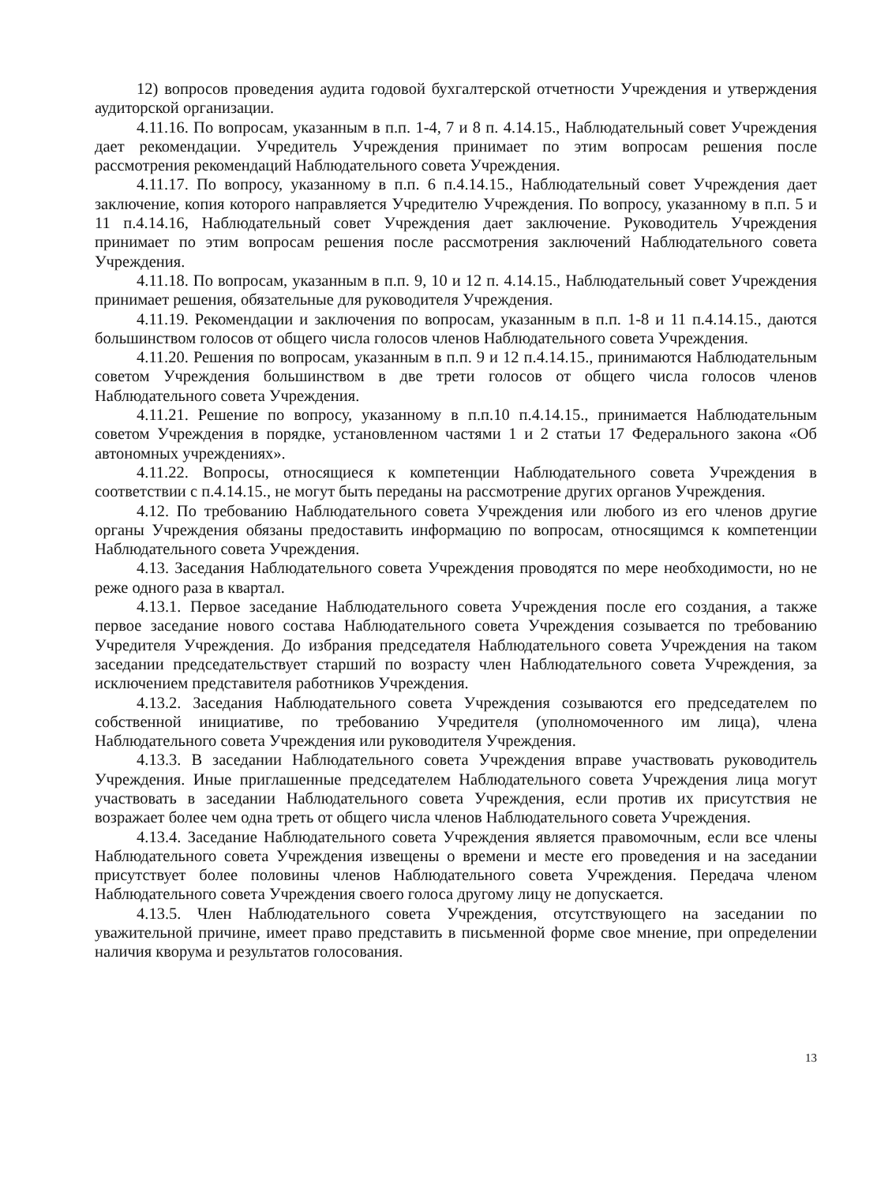12) вопросов проведения аудита годовой бухгалтерской отчетности Учреждения и утверждения аудиторской организации.
4.11.16. По вопросам, указанным в п.п. 1-4, 7 и 8 п. 4.14.15., Наблюдательный совет Учреждения дает рекомендации. Учредитель Учреждения принимает по этим вопросам решения после рассмотрения рекомендаций Наблюдательного совета Учреждения.
4.11.17. По вопросу, указанному в п.п. 6 п.4.14.15., Наблюдательный совет Учреждения дает заключение, копия которого направляется Учредителю Учреждения. По вопросу, указанному в п.п. 5 и 11 п.4.14.16, Наблюдательный совет Учреждения дает заключение. Руководитель Учреждения принимает по этим вопросам решения после рассмотрения заключений Наблюдательного совета Учреждения.
4.11.18. По вопросам, указанным в п.п. 9, 10 и 12 п. 4.14.15., Наблюдательный совет Учреждения принимает решения, обязательные для руководителя Учреждения.
4.11.19. Рекомендации и заключения по вопросам, указанным в п.п. 1-8 и 11 п.4.14.15., даются большинством голосов от общего числа голосов членов Наблюдательного совета Учреждения.
4.11.20. Решения по вопросам, указанным в п.п. 9 и 12 п.4.14.15., принимаются Наблюдательным советом Учреждения большинством в две трети голосов от общего числа голосов членов Наблюдательного совета Учреждения.
4.11.21. Решение по вопросу, указанному в п.п.10 п.4.14.15., принимается Наблюдательным советом Учреждения в порядке, установленном частями 1 и 2 статьи 17 Федерального закона «Об автономных учреждениях».
4.11.22. Вопросы, относящиеся к компетенции Наблюдательного совета Учреждения в соответствии с п.4.14.15., не могут быть переданы на рассмотрение других органов Учреждения.
4.12. По требованию Наблюдательного совета Учреждения или любого из его членов другие органы Учреждения обязаны предоставить информацию по вопросам, относящимся к компетенции Наблюдательного совета Учреждения.
4.13. Заседания Наблюдательного совета Учреждения проводятся по мере необходимости, но не реже одного раза в квартал.
4.13.1. Первое заседание Наблюдательного совета Учреждения после его создания, а также первое заседание нового состава Наблюдательного совета Учреждения созывается по требованию Учредителя Учреждения. До избрания председателя Наблюдательного совета Учреждения на таком заседании председательствует старший по возрасту член Наблюдательного совета Учреждения, за исключением представителя работников Учреждения.
4.13.2. Заседания Наблюдательного совета Учреждения созываются его председателем по собственной инициативе, по требованию Учредителя (уполномоченного им лица), члена Наблюдательного совета Учреждения или руководителя Учреждения.
4.13.3. В заседании Наблюдательного совета Учреждения вправе участвовать руководитель Учреждения. Иные приглашенные председателем Наблюдательного совета Учреждения лица могут участвовать в заседании Наблюдательного совета Учреждения, если против их присутствия не возражает более чем одна треть от общего числа членов Наблюдательного совета Учреждения.
4.13.4. Заседание Наблюдательного совета Учреждения является правомочным, если все члены Наблюдательного совета Учреждения извещены о времени и месте его проведения и на заседании присутствует более половины членов Наблюдательного совета Учреждения. Передача членом Наблюдательного совета Учреждения своего голоса другому лицу не допускается.
4.13.5. Член Наблюдательного совета Учреждения, отсутствующего на заседании по уважительной причине, имеет право представить в письменной форме свое мнение, при определении наличия кворума и результатов голосования.
13